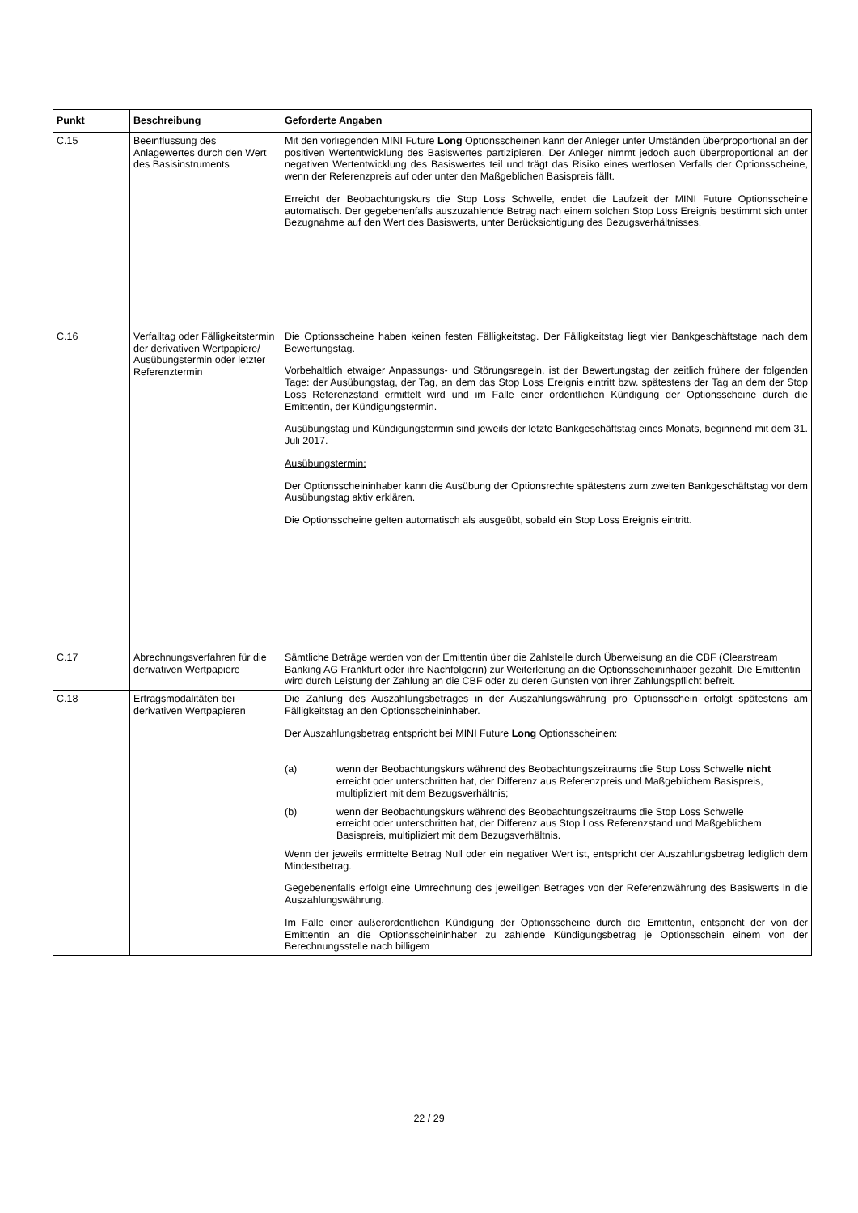| Punkt | Beschreibung | Geforderte Angaben |
| --- | --- | --- |
| C.15 | Beeinflussung des Anlagewertes durch den Wert des Basisinstruments | Mit den vorliegenden MINI Future Long Optionsscheinen kann der Anleger unter Umständen überproportional an der positiven Wertentwicklung des Basiswertes partizipieren. Der Anleger nimmt jedoch auch überproportional an der negativen Wertentwicklung des Basiswertes teil und trägt das Risiko eines wertlosen Verfalls der Optionsscheine, wenn der Referenzpreis auf oder unter den Maßgeblichen Basispreis fällt. Erreicht der Beobachtungskurs die Stop Loss Schwelle, endet die Laufzeit der MINI Future Optionsscheine automatisch. Der gegebenenfalls auszuzahlende Betrag nach einem solchen Stop Loss Ereignis bestimmt sich unter Bezugnahme auf den Wert des Basiswerts, unter Berücksichtigung des Bezugsverhältnisses. |
| C.16 | Verfalltag oder Fälligkeitstermin der derivativen Wertpapiere/ Ausübungstermin oder letzter Referenztermin | Die Optionsscheine haben keinen festen Fälligkeitstag. Der Fälligkeitstag liegt vier Bankgeschäftstage nach dem Bewertungstag. Vorbehaltlich etwaiger Anpassungs- und Störungsregeln, ist der Bewertungstag der zeitlich frühere der folgenden Tage: der Ausübungstag, der Tag, an dem das Stop Loss Ereignis eintritt bzw. spätestens der Tag an dem der Stop Loss Referenzstand ermittelt wird und im Falle einer ordentlichen Kündigung der Optionsscheine durch die Emittentin, der Kündigungstermin. Ausübungstag und Kündigungstermin sind jeweils der letzte Bankgeschäftstag eines Monats, beginnend mit dem 31. Juli 2017. Ausübungstermin: Der Optionsscheininhaber kann die Ausübung der Optionsrechte spätestens zum zweiten Bankgeschäftstag vor dem Ausübungstag aktiv erklären. Die Optionsscheine gelten automatisch als ausgeübt, sobald ein Stop Loss Ereignis eintritt. |
| C.17 | Abrechnungsverfahren für die derivativen Wertpapiere | Sämtliche Beträge werden von der Emittentin über die Zahlstelle durch Überweisung an die CBF (Clearstream Banking AG Frankfurt oder ihre Nachfolgerin) zur Weiterleitung an die Optionsscheininhaber gezahlt. Die Emittentin wird durch Leistung der Zahlung an die CBF oder zu deren Gunsten von ihrer Zahlungspflicht befreit. |
| C.18 | Ertragsmodalitäten bei derivativen Wertpapieren | Die Zahlung des Auszahlungsbetrages in der Auszahlungswährung pro Optionsschein erfolgt spätestens am Fälligkeitstag an den Optionsscheininhaber. Der Auszahlungsbetrag entspricht bei MINI Future Long Optionsscheinen: (a) wenn der Beobachtungskurs während des Beobachtungszeitraums die Stop Loss Schwelle nicht erreicht oder unterschritten hat, der Differenz aus Referenzpreis und Maßgeblichem Basispreis, multipliziert mit dem Bezugsverhältnis; (b) wenn der Beobachtungskurs während des Beobachtungszeitraums die Stop Loss Schwelle erreicht oder unterschritten hat, der Differenz aus Stop Loss Referenzstand und Maßgeblichem Basispreis, multipliziert mit dem Bezugsverhältnis. Wenn der jeweils ermittelte Betrag Null oder ein negativer Wert ist, entspricht der Auszahlungsbetrag lediglich dem Mindestbetrag. Gegebenenfalls erfolgt eine Umrechnung des jeweiligen Betrages von der Referenzwährung des Basiswerts in die Auszahlungswährung. Im Falle einer außerordentlichen Kündigung der Optionsscheine durch die Emittentin, entspricht der von der Emittentin an die Optionsscheininhaber zu zahlende Kündigungsbetrag je Optionsschein einem von der Berechnungsstelle nach billigem |
22 / 29